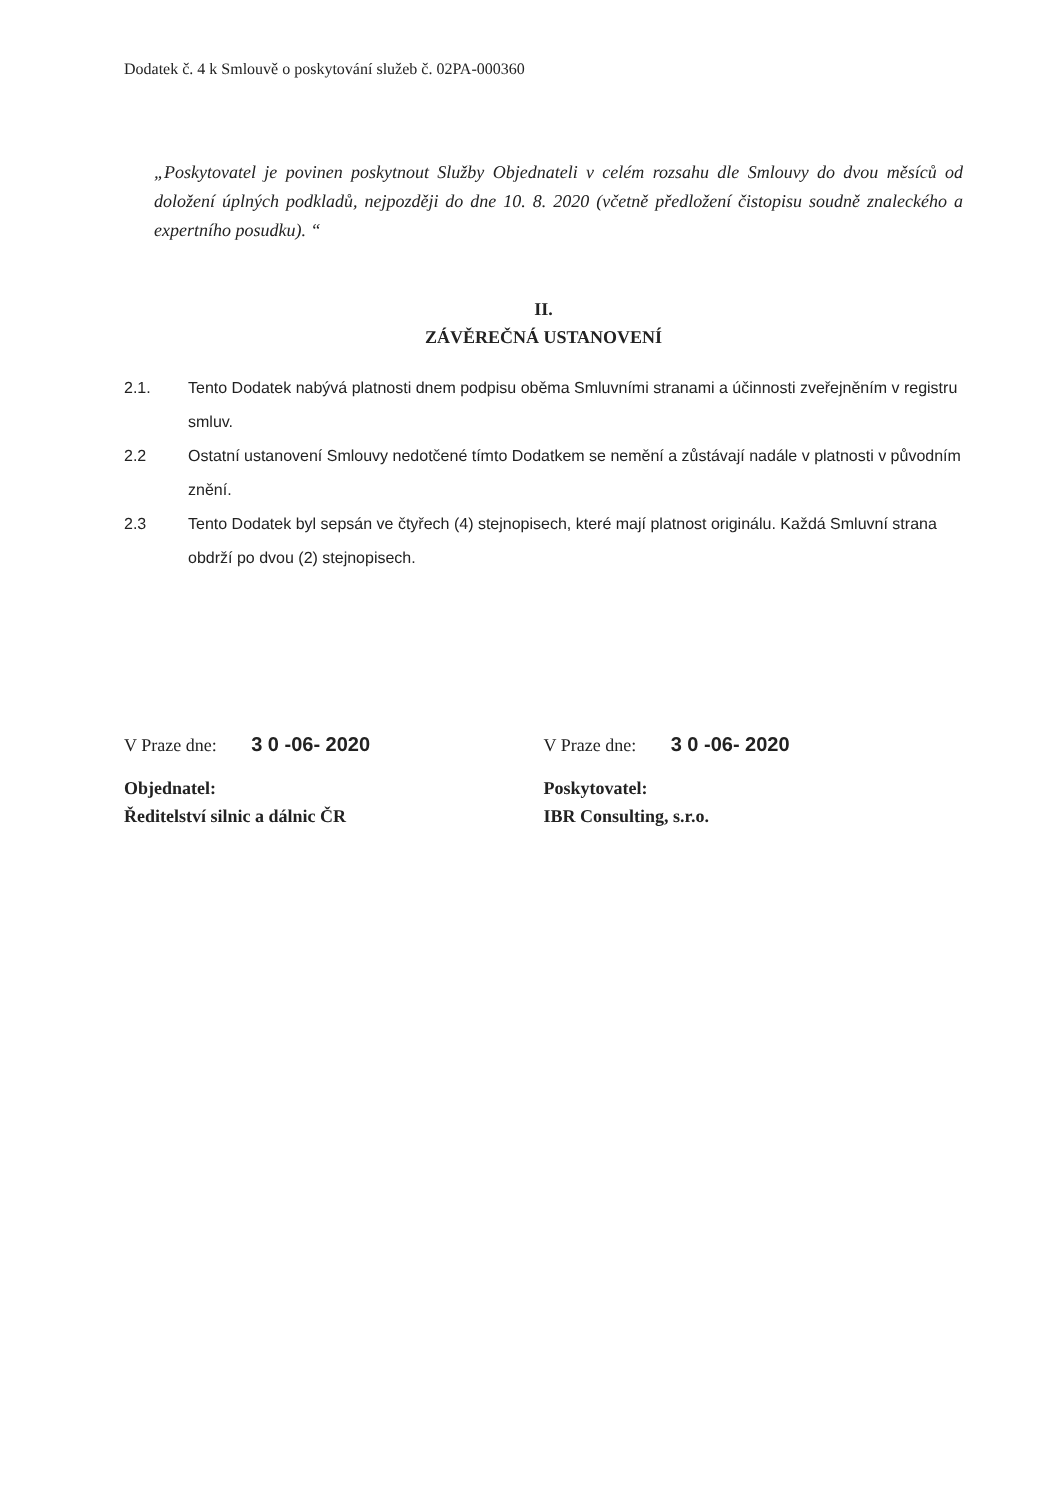Dodatek č. 4 k Smlouvě o poskytování služeb č. 02PA-000360
„Poskytovatel je povinen poskytnout Služby Objednateli v celém rozsahu dle Smlouvy do dvou měsíců od doložení úplných podkladů, nejpozději do dne 10. 8. 2020 (včetně předložení čistopisu soudně znaleckého a expertního posudku). “
II.
ZÁVĚREČNÁ USTANOVENÍ
2.1. Tento Dodatek nabývá platnosti dnem podpisu oběma Smluvními stranami a účinnosti zveřejněním v registru smluv.
2.2 Ostatní ustanovení Smlouvy nedotčené tímto Dodatkem se nemění a zůstávají nadále v platnosti v původním znění.
2.3 Tento Dodatek byl sepsán ve čtyřech (4) stejnopisech, které mají platnost originálu. Každá Smluvní strana obdrží po dvou (2) stejnopisech.
V Praze dne: 3 0 -06- 2020
Objednatel:
Ředitelství silnic a dálnic ČR
V Praze dne: 3 0 -06- 2020
Poskytovatel:
IBR Consulting, s.r.o.